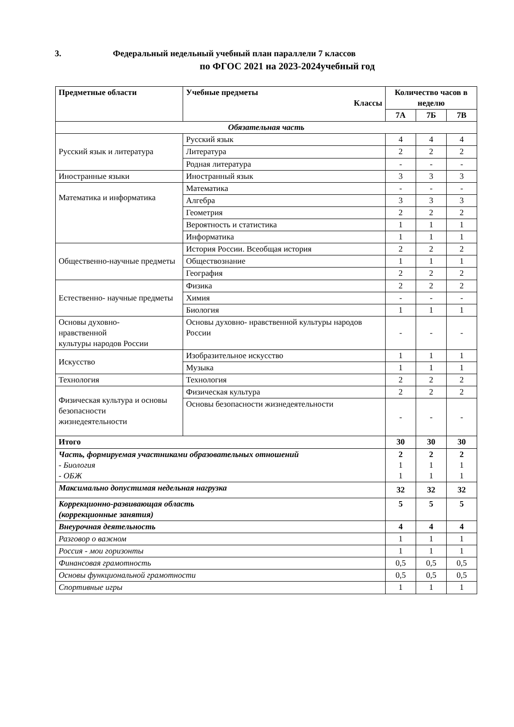3. Федеральный недельный учебный план параллели 7 классов
по ФГОС 2021 на 2023-2024учебный год
| Предметные области | Учебные предметы Классы | Количество часов в неделю | | |
| --- | --- | --- | --- | --- |
| | | 7А | 7Б | 7В |
| Обязательная часть | | | | |
| Русский язык и литература | Русский язык | 4 | 4 | 4 |
| | Литература | 2 | 2 | 2 |
| | Родная литература | - | - | - |
| Иностранные языки | Иностранный язык | 3 | 3 | 3 |
| Математика и информатика | Математика | - | - | - |
| | Алгебра | 3 | 3 | 3 |
| | Геометрия | 2 | 2 | 2 |
| | Вероятность и статистика | 1 | 1 | 1 |
| | Информатика | 1 | 1 | 1 |
| Общественно-научные предметы | История России. Всеобщая история | 2 | 2 | 2 |
| | Обществознание | 1 | 1 | 1 |
| | География | 2 | 2 | 2 |
| Естественно- научные предметы | Физика | 2 | 2 | 2 |
| | Химия | - | - | - |
| | Биология | 1 | 1 | 1 |
| Основы духовно- нравственной культуры народов России | Основы духовно- нравственной культуры народов России | - | - | - |
| Искусство | Изобразительное искусство | 1 | 1 | 1 |
| | Музыка | 1 | 1 | 1 |
| Технология | Технология | 2 | 2 | 2 |
| Физическая культура и основы безопасности жизнедеятельности | Физическая культура | 2 | 2 | 2 |
| | Основы безопасности жизнедеятельности | - | - | - |
| Итого | | 30 | 30 | 30 |
| Часть, формируемая участниками образовательных отношений - Биология - ОБЖ | | 2 1 1 | 2 1 1 | 2 1 1 |
| Максимально допустимая недельная нагрузка | | 32 | 32 | 32 |
| Коррекционно-развивающая область (коррекционные занятия) | | 5 | 5 | 5 |
| Внеурочная деятельность | | 4 | 4 | 4 |
| Разговор о важном | | 1 | 1 | 1 |
| Россия - мои горизонты | | 1 | 1 | 1 |
| Финансовая грамотность | | 0,5 | 0,5 | 0,5 |
| Основы функциональной грамотности | | 0,5 | 0,5 | 0,5 |
| Спортивные игры | | 1 | 1 | 1 |